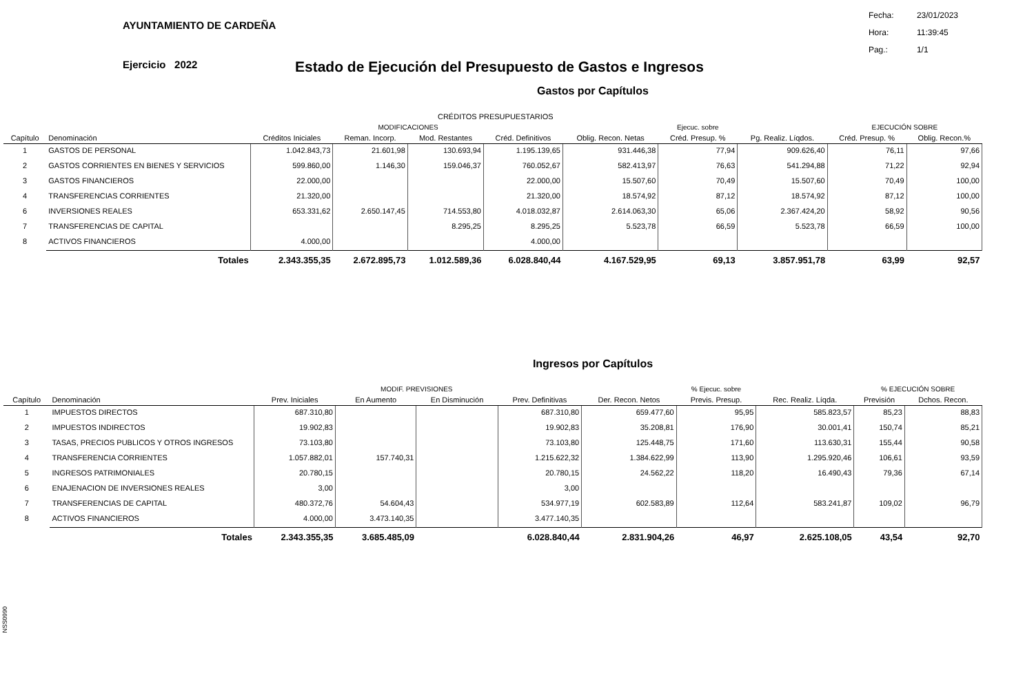AYUNTAMIENTO DE CARDEÑA
Fecha: 23/01/2023
Hora: 11:39:45
Pag.: 1/1
Ejercicio 2022
Estado de Ejecución del Presupuesto de Gastos e Ingresos
Gastos por Capítulos
| | | | CRÉDITOS PRESUPUESTARIOS | | | | | | | |
| --- | --- | --- | --- | --- | --- | --- | --- | --- | --- | --- |
| | | | MODIFICACIONES | | | | Ejecuc. sobre | | EJECUCIÓN SOBRE | |
| Capítulo | Denominación | Créditos Iniciales | Reman. Incorp. | Mod. Restantes | Créd. Definitivos | Oblig. Recon. Netas | Créd. Presup. % | Pg. Realiz. Líqdos. | Créd. Presup. % | Oblig. Recon.% |
| 1 | GASTOS DE PERSONAL | 1.042.843,73 | 21.601,98 | 130.693,94 | 1.195.139,65 | 931.446,38 | 77,94 | 909.626,40 | 76,11 | 97,66 |
| 2 | GASTOS CORRIENTES EN BIENES Y SERVICIOS | 599.860,00 | 1.146,30 | 159.046,37 | 760.052,67 | 582.413,97 | 76,63 | 541.294,88 | 71,22 | 92,94 |
| 3 | GASTOS FINANCIEROS | 22.000,00 | | | 22.000,00 | 15.507,60 | 70,49 | 15.507,60 | 70,49 | 100,00 |
| 4 | TRANSFERENCIAS CORRIENTES | 21.320,00 | | | 21.320,00 | 18.574,92 | 87,12 | 18.574,92 | 87,12 | 100,00 |
| 6 | INVERSIONES REALES | 653.331,62 | 2.650.147,45 | 714.553,80 | 4.018.032,87 | 2.614.063,30 | 65,06 | 2.367.424,20 | 58,92 | 90,56 |
| 7 | TRANSFERENCIAS DE CAPITAL | | | 8.295,25 | 8.295,25 | 5.523,78 | 66,59 | 5.523,78 | 66,59 | 100,00 |
| 8 | ACTIVOS FINANCIEROS | 4.000,00 | | | 4.000,00 | | | | | |
| | Totales | 2.343.355,35 | 2.672.895,73 | 1.012.589,36 | 6.028.840,44 | 4.167.529,95 | 69,13 | 3.857.951,78 | 63,99 | 92,57 |
Ingresos por Capítulos
| | | | MODIF. PREVISIONES | | | | % Ejecuc. sobre | | % EJECUCIÓN SOBRE | |
| --- | --- | --- | --- | --- | --- | --- | --- | --- | --- | --- |
| Capítulo | Denominación | Prev. Iniciales | En Aumento | En Disminución | Prev. Definitivas | Der. Recon. Netos | Previs. Presup. | Rec. Realiz. Líqda. | Previsión | Dchos. Recon. |
| 1 | IMPUESTOS DIRECTOS | 687.310,80 | | | 687.310,80 | 659.477,60 | 95,95 | 585.823,57 | 85,23 | 88,83 |
| 2 | IMPUESTOS INDIRECTOS | 19.902,83 | | | 19.902,83 | 35.208,81 | 176,90 | 30.001,41 | 150,74 | 85,21 |
| 3 | TASAS, PRECIOS PUBLICOS Y OTROS INGRESOS | 73.103,80 | | | 73.103,80 | 125.448,75 | 171,60 | 113.630,31 | 155,44 | 90,58 |
| 4 | TRANSFERENCIA CORRIENTES | 1.057.882,01 | 157.740,31 | | 1.215.622,32 | 1.384.622,99 | 113,90 | 1.295.920,46 | 106,61 | 93,59 |
| 5 | INGRESOS PATRIMONIALES | 20.780,15 | | | 20.780,15 | 24.562,22 | 118,20 | 16.490,43 | 79,36 | 67,14 |
| 6 | ENAJENACION DE INVERSIONES REALES | 3,00 | | | 3,00 | | | | | |
| 7 | TRANSFERENCIAS DE CAPITAL | 480.372,76 | 54.604,43 | | 534.977,19 | 602.583,89 | 112,64 | 583.241,87 | 109,02 | 96,79 |
| 8 | ACTIVOS FINANCIEROS | 4.000,00 | 3.473.140,35 | | 3.477.140,35 | | | | | |
| | Totales | 2.343.355,35 | 3.685.485,09 | | 6.028.840,44 | 2.831.904,26 | 46,97 | 2.625.108,05 | 43,54 | 92,70 |
NSS0990